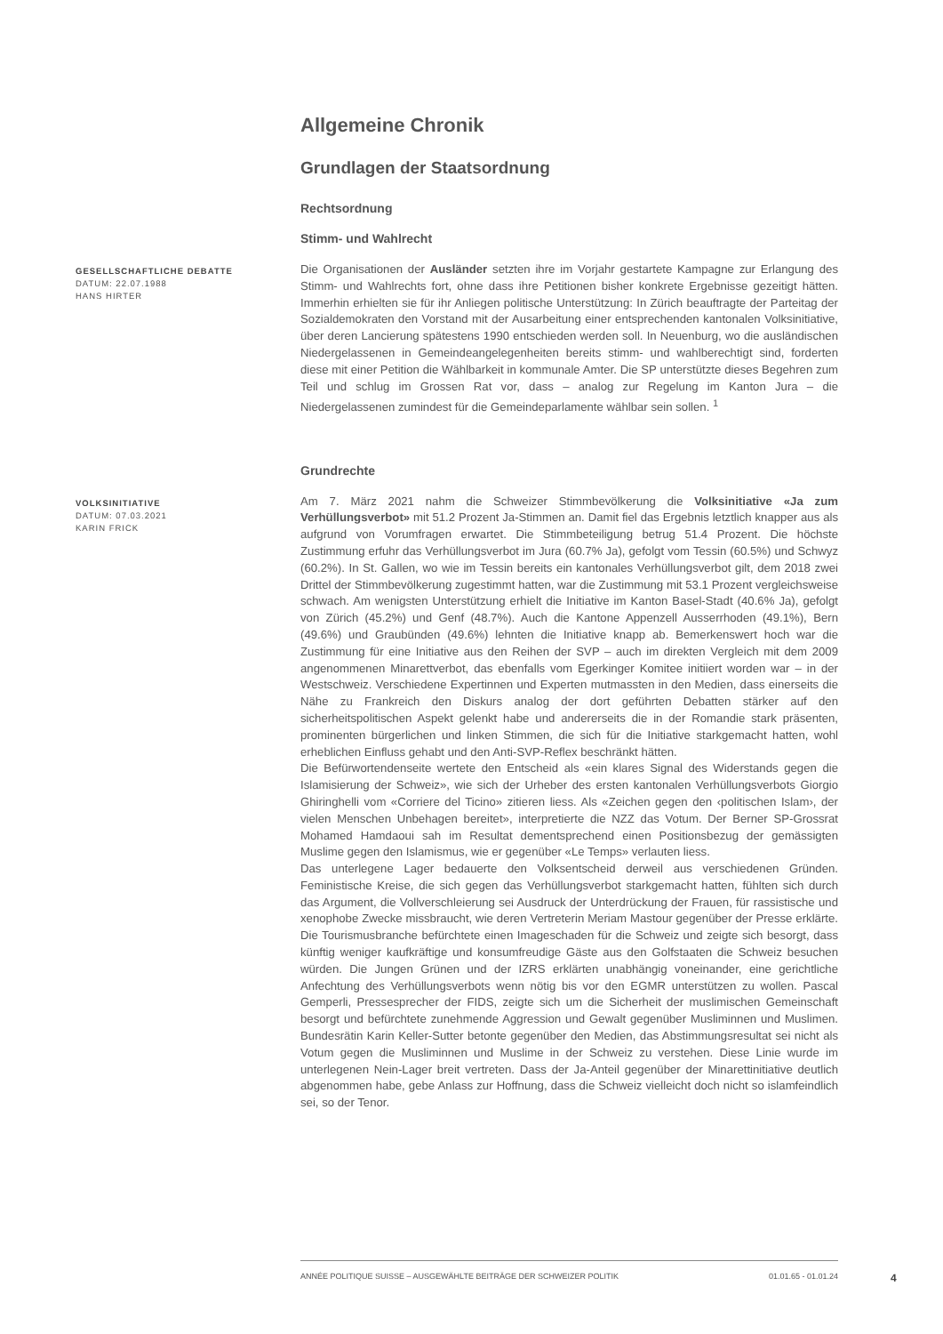Allgemeine Chronik
Grundlagen der Staatsordnung
Rechtsordnung
Stimm- und Wahlrecht
GESELLSCHAFTLICHE DEBATTE
DATUM: 22.07.1988
HANS HIRTER
Die Organisationen der Ausländer setzten ihre im Vorjahr gestartete Kampagne zur Erlangung des Stimm- und Wahlrechts fort, ohne dass ihre Petitionen bisher konkrete Ergebnisse gezeitigt hätten. Immerhin erhielten sie für ihr Anliegen politische Unterstützung: In Zürich beauftragte der Parteitag der Sozialdemokraten den Vorstand mit der Ausarbeitung einer entsprechenden kantonalen Volksinitiative, über deren Lancierung spätestens 1990 entschieden werden soll. In Neuenburg, wo die ausländischen Niedergelassenen in Gemeindeangelegenheiten bereits stimm- und wahlberechtigt sind, forderten diese mit einer Petition die Wählbarkeit in kommunale Amter. Die SP unterstützte dieses Begehren zum Teil und schlug im Grossen Rat vor, dass – analog zur Regelung im Kanton Jura – die Niedergelassenen zumindest für die Gemeindeparlamente wählbar sein sollen. <sup>1</sup>
Grundrechte
VOLKSINITIATIVE
DATUM: 07.03.2021
KARIN FRICK
Am 7. März 2021 nahm die Schweizer Stimmbevölkerung die Volksinitiative «Ja zum Verhüllungsverbot» mit 51.2 Prozent Ja-Stimmen an. Damit fiel das Ergebnis letztlich knapper aus als aufgrund von Vorumfragen erwartet. Die Stimmbeteiligung betrug 51.4 Prozent. Die höchste Zustimmung erfuhr das Verhüllungsverbot im Jura (60.7% Ja), gefolgt vom Tessin (60.5%) und Schwyz (60.2%). In St. Gallen, wo wie im Tessin bereits ein kantonales Verhüllungsverbot gilt, dem 2018 zwei Drittel der Stimmbevölkerung zugestimmt hatten, war die Zustimmung mit 53.1 Prozent vergleichsweise schwach. Am wenigsten Unterstützung erhielt die Initiative im Kanton Basel-Stadt (40.6% Ja), gefolgt von Zürich (45.2%) und Genf (48.7%). Auch die Kantone Appenzell Ausserrhoden (49.1%), Bern (49.6%) und Graubünden (49.6%) lehnten die Initiative knapp ab. Bemerkenswert hoch war die Zustimmung für eine Initiative aus den Reihen der SVP – auch im direkten Vergleich mit dem 2009 angenommenen Minarettverbot, das ebenfalls vom Egerkinger Komitee initiiert worden war – in der Westschweiz. Verschiedene Expertinnen und Experten mutmassten in den Medien, dass einerseits die Nähe zu Frankreich den Diskurs analog der dort geführten Debatten stärker auf den sicherheitspolitischen Aspekt gelenkt habe und andererseits die in der Romandie stark präsenten, prominenten bürgerlichen und linken Stimmen, die sich für die Initiative starkgemacht hatten, wohl erheblichen Einfluss gehabt und den Anti-SVP-Reflex beschränkt hätten.
Die Befürwortendenseite wertete den Entscheid als «ein klares Signal des Widerstands gegen die Islamisierung der Schweiz», wie sich der Urheber des ersten kantonalen Verhüllungsverbots Giorgio Ghiringhelli vom «Corriere del Ticino» zitieren liess. Als «Zeichen gegen den ‹politischen Islam›, der vielen Menschen Unbehagen bereitet», interpretierte die NZZ das Votum. Der Berner SP-Grossrat Mohamed Hamdaoui sah im Resultat dementsprechend einen Positionsbezug der gemässigten Muslime gegen den Islamismus, wie er gegenüber «Le Temps» verlauten liess.
Das unterlegene Lager bedauerte den Volksentscheid derweil aus verschiedenen Gründen. Feministische Kreise, die sich gegen das Verhüllungsverbot starkgemacht hatten, fühlten sich durch das Argument, die Vollverschleierung sei Ausdruck der Unterdrückung der Frauen, für rassistische und xenophobe Zwecke missbraucht, wie deren Vertreterin Meriam Mastour gegenüber der Presse erklärte. Die Tourismusbranche befürchtete einen Imageschaden für die Schweiz und zeigte sich besorgt, dass künftig weniger kaufkräftige und konsumfreudige Gäste aus den Golfstaaten die Schweiz besuchen würden. Die Jungen Grünen und der IZRS erklärten unabhängig voneinander, eine gerichtliche Anfechtung des Verhüllungsverbots wenn nötig bis vor den EGMR unterstützen zu wollen. Pascal Gemperli, Pressesprecher der FIDS, zeigte sich um die Sicherheit der muslimischen Gemeinschaft besorgt und befürchtete zunehmende Aggression und Gewalt gegenüber Musliminnen und Muslimen. Bundesrätin Karin Keller-Sutter betonte gegenüber den Medien, das Abstimmungsresultat sei nicht als Votum gegen die Musliminnen und Muslime in der Schweiz zu verstehen. Diese Linie wurde im unterlegenen Nein-Lager breit vertreten. Dass der Ja-Anteil gegenüber der Minarettinitiative deutlich abgenommen habe, gebe Anlass zur Hoffnung, dass die Schweiz vielleicht doch nicht so islamfeindlich sei, so der Tenor.
ANNÉE POLITIQUE SUISSE – AUSGEWÄHLTE BEITRÄGE DER SCHWEIZER POLITIK 01.01.65 - 01.01.24
4